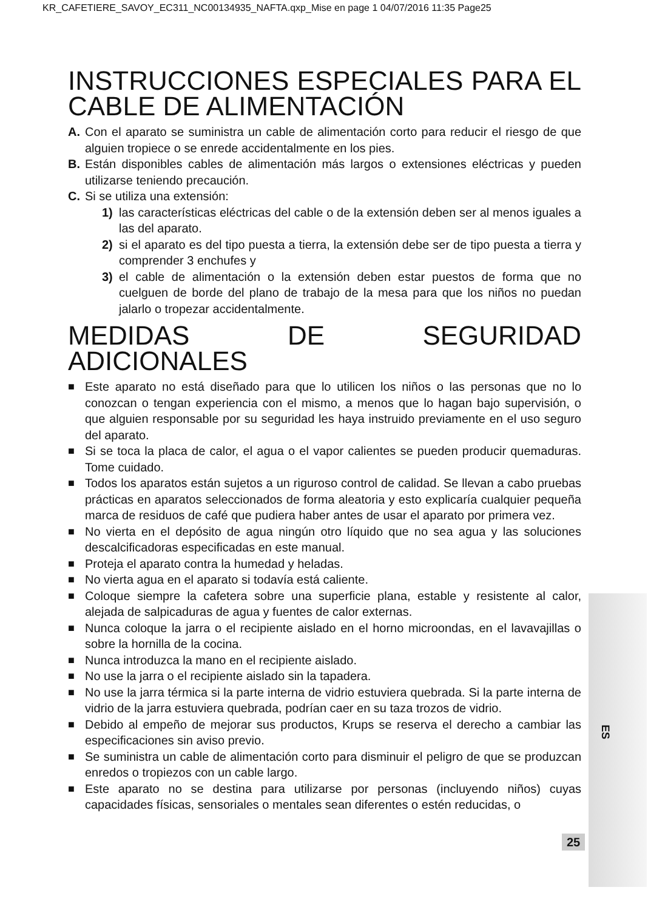KR_CAFETIERE_SAVOY_EC311_NC00134935_NAFTA.qxp_Mise en page 1 04/07/2016 11:35 Page25
INSTRUCCIONES ESPECIALES PARA EL CABLE DE ALIMENTACIÓN
A. Con el aparato se suministra un cable de alimentación corto para reducir el riesgo de que alguien tropiece o se enrede accidentalmente en los pies.
B. Están disponibles cables de alimentación más largos o extensiones eléctricas y pueden utilizarse teniendo precaución.
C. Si se utiliza una extensión:
1) las características eléctricas del cable o de la extensión deben ser al menos iguales a las del aparato.
2) si el aparato es del tipo puesta a tierra, la extensión debe ser de tipo puesta a tierra y comprender 3 enchufes y
3) el cable de alimentación o la extensión deben estar puestos de forma que no cuelguen de borde del plano de trabajo de la mesa para que los niños no puedan jalarlo o tropezar accidentalmente.
MEDIDAS DE SEGURIDAD ADICIONALES
■ Este aparato no está diseñado para que lo utilicen los niños o las personas que no lo conozcan o tengan experiencia con el mismo, a menos que lo hagan bajo supervisión, o que alguien responsable por su seguridad les haya instruido previamente en el uso seguro del aparato.
■ Si se toca la placa de calor, el agua o el vapor calientes se pueden producir quemaduras. Tome cuidado.
■ Todos los aparatos están sujetos a un riguroso control de calidad. Se llevan a cabo pruebas prácticas en aparatos seleccionados de forma aleatoria y esto explicaría cualquier pequeña marca de residuos de café que pudiera haber antes de usar el aparato por primera vez.
■ No vierta en el depósito de agua ningún otro líquido que no sea agua y las soluciones descalcificadoras especificadas en este manual.
■ Proteja el aparato contra la humedad y heladas.
■ No vierta agua en el aparato si todavía está caliente.
■ Coloque siempre la cafetera sobre una superficie plana, estable y resistente al calor, alejada de salpicaduras de agua y fuentes de calor externas.
■ Nunca coloque la jarra o el recipiente aislado en el horno microondas, en el lavavajillas o sobre la hornilla de la cocina.
■ Nunca introduzca la mano en el recipiente aislado.
■ No use la jarra o el recipiente aislado sin la tapadera.
■ No use la jarra térmica si la parte interna de vidrio estuviera quebrada. Si la parte interna de vidrio de la jarra estuviera quebrada, podrían caer en su taza trozos de vidrio.
■ Debido al empeño de mejorar sus productos, Krups se reserva el derecho a cambiar las especificaciones sin aviso previo.
■ Se suministra un cable de alimentación corto para disminuir el peligro de que se produzcan enredos o tropiezos con un cable largo.
■ Este aparato no se destina para utilizarse por personas (incluyendo niños) cuyas capacidades físicas, sensoriales o mentales sean diferentes o estén reducidas, o
ES
25